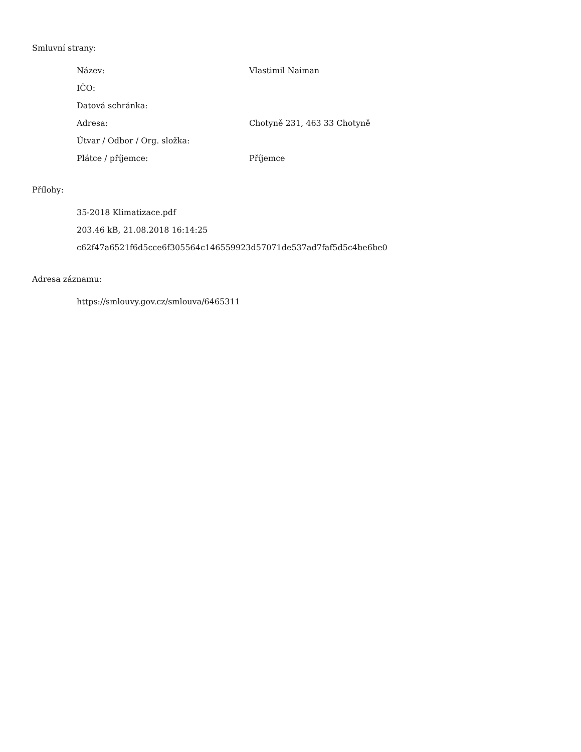Smluvní strany:
| Název: | Vlastimil Naiman |
| IČO: | |
| Datová schránka: | |
| Adresa: | Chotyně 231, 463 33 Chotyně |
| Útvar / Odbor / Org. složka: | |
| Plátce / příjemce: | Příjemce |
Přílohy:
35-2018 Klimatizace.pdf
203.46 kB, 21.08.2018 16:14:25
c62f47a6521f6d5cce6f305564c146559923d57071de537ad7faf5d5c4be6be0
Adresa záznamu:
https://smlouvy.gov.cz/smlouva/6465311